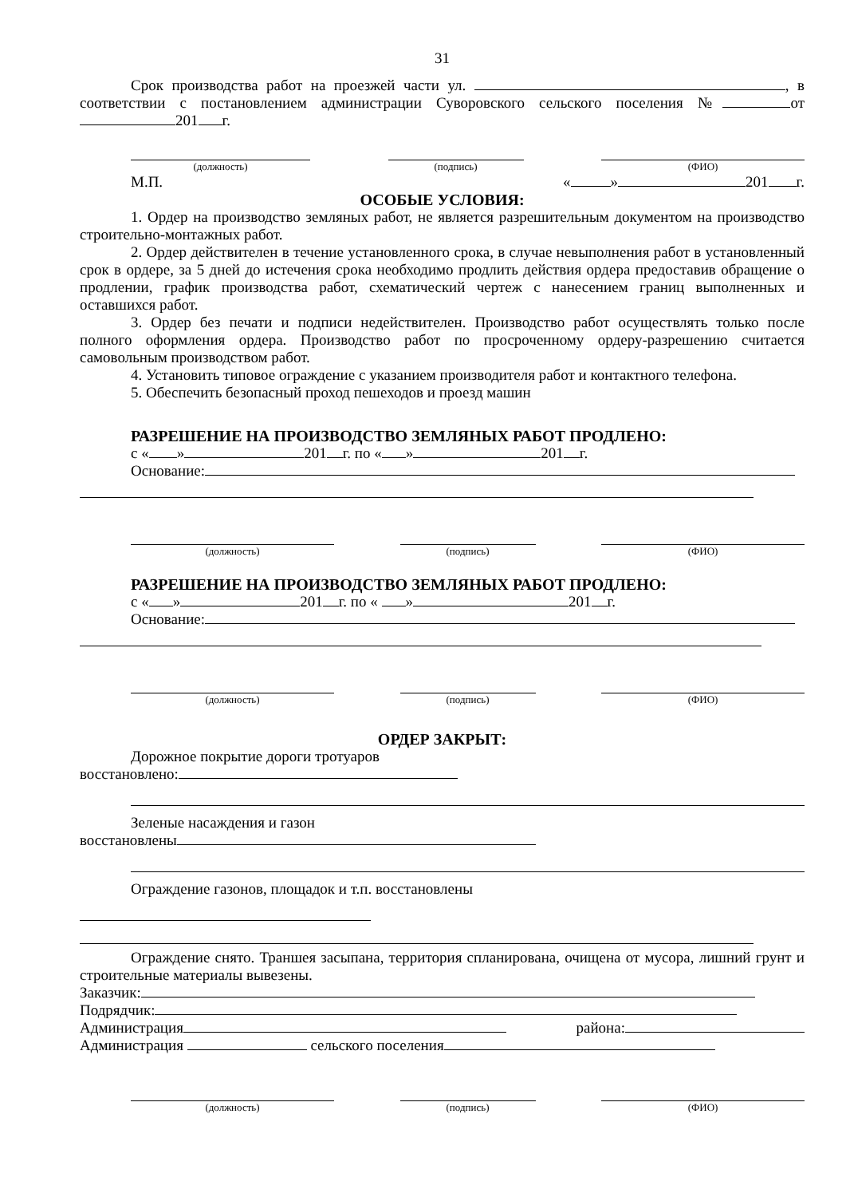31
Срок производства работ на проезжей части ул. , в соответствии с постановлением администрации Суворовского сельского поселения № от 201 г.
(должность) (подпись) (ФИО)
М.П. « » 201 г.
ОСОБЫЕ УСЛОВИЯ:
1. Ордер на производство земляных работ, не является разрешительным документом на производство строительно-монтажных работ.
2. Ордер действителен в течение установленного срока, в случае невыполнения работ в установленный срок в ордере, за 5 дней до истечения срока необходимо продлить действия ордера предоставив обращение о продлении, график производства работ, схематический чертеж с нанесением границ выполненных и оставшихся работ.
3. Ордер без печати и подписи недействителен. Производство работ осуществлять только после полного оформления ордера. Производство работ по просроченному ордеру-разрешению считается самовольным производством работ.
4. Установить типовое ограждение с указанием производителя работ и контактного телефона.
5. Обеспечить безопасный проход пешеходов и проезд машин
РАЗРЕШЕНИЕ НА ПРОИЗВОДСТВО ЗЕМЛЯНЫХ РАБОТ ПРОДЛЕНО:
с « » 201 г. по « » 201 г.
Основание:
(должность) (подпись) (ФИО)
РАЗРЕШЕНИЕ НА ПРОИЗВОДСТВО ЗЕМЛЯНЫХ РАБОТ ПРОДЛЕНО:
с « » 201 г. по « » 201 г.
Основание:
(должность) (подпись) (ФИО)
ОРДЕР ЗАКРЫТ:
Дорожное покрытие дороги тротуаров
восстановлено:
Зеленые насаждения и газон
восстановлены
Ограждение газонов, площадок и т.п. восстановлены
Ограждение снято. Траншея засыпана, территория спланирована, очищена от мусора, лишний грунт и строительные материалы вывезены.
Заказчик:
Подрядчик:
Администрация района:
Администрация сельского поселения
(должность) (подпись) (ФИО)